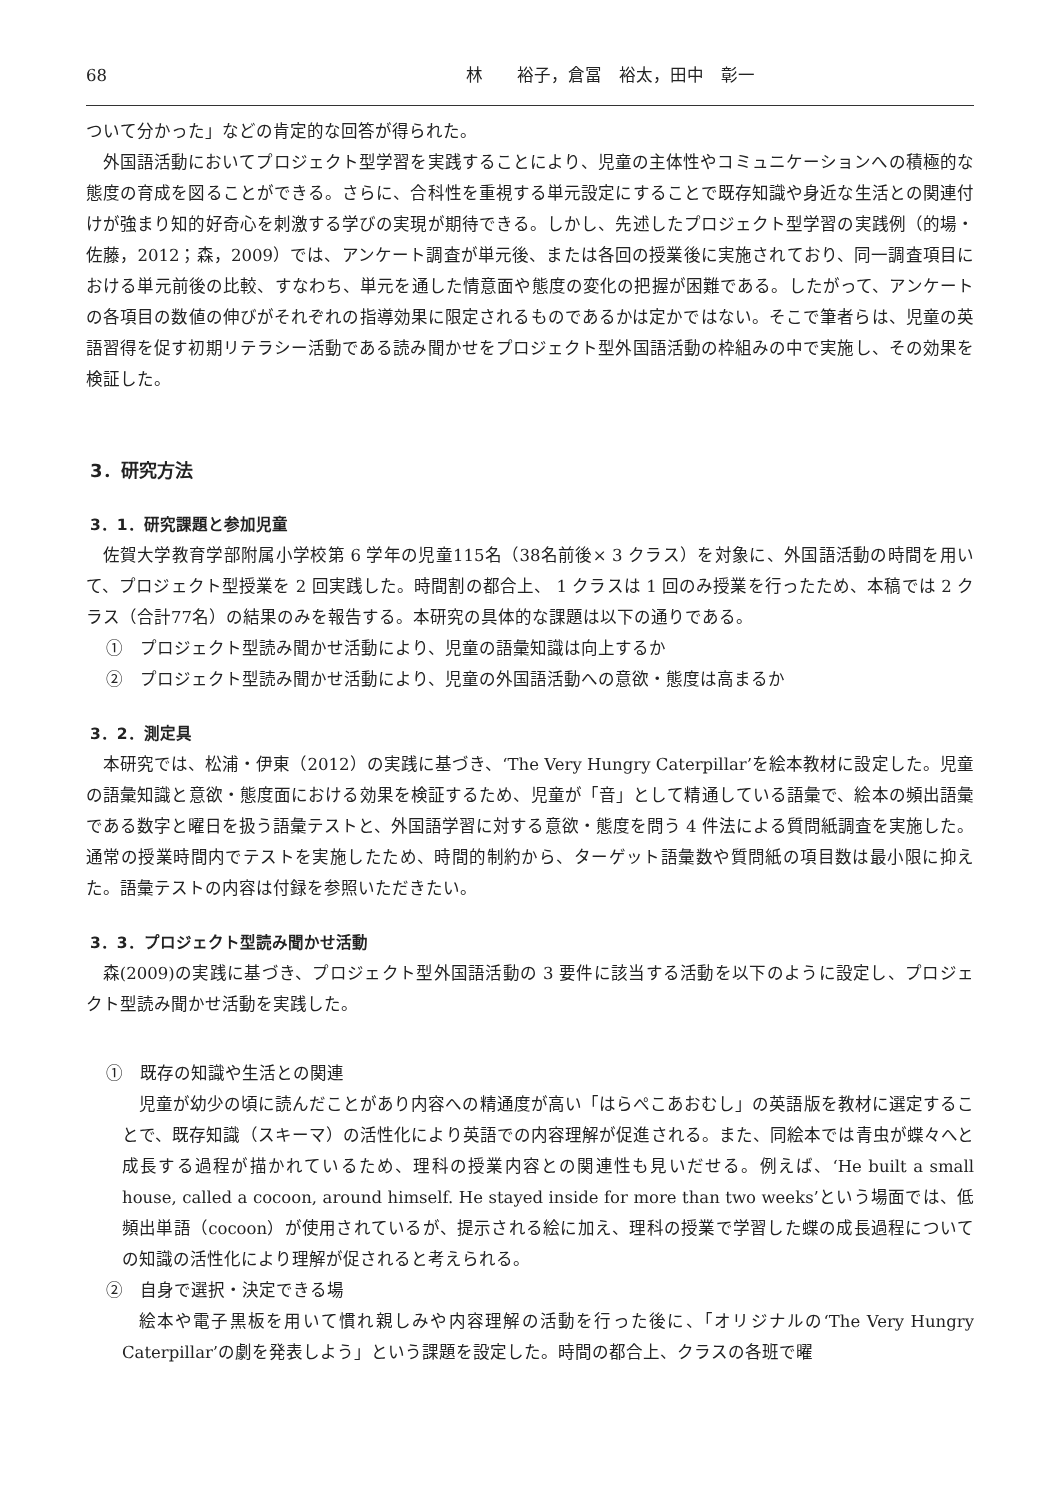68 林　　裕子，倉冨　裕太，田中　彰一
ついて分かった」などの肯定的な回答が得られた。
外国語活動においてプロジェクト型学習を実践することにより、児童の主体性やコミュニケーションへの積極的な態度の育成を図ることができる。さらに、合科性を重視する単元設定にすることで既存知識や身近な生活との関連付けが強まり知的好奇心を刺激する学びの実現が期待できる。しかし、先述したプロジェクト型学習の実践例（的場・佐藤，2012；森，2009）では、アンケート調査が単元後、または各回の授業後に実施されており、同一調査項目における単元前後の比較、すなわち、単元を通した情意面や態度の変化の把握が困難である。したがって、アンケートの各項目の数値の伸びがそれぞれの指導効果に限定されるものであるかは定かではない。そこで筆者らは、児童の英語習得を促す初期リテラシー活動である読み聞かせをプロジェクト型外国語活動の枠組みの中で実施し、その効果を検証した。
3．研究方法
3．1．研究課題と参加児童
佐賀大学教育学部附属小学校第 6 学年の児童115名（38名前後× 3 クラス）を対象に、外国語活動の時間を用いて、プロジェクト型授業を 2 回実践した。時間割の都合上、 1 クラスは 1 回のみ授業を行ったため、本稿では 2 クラス（合計77名）の結果のみを報告する。本研究の具体的な課題は以下の通りである。
①　プロジェクト型読み聞かせ活動により、児童の語彙知識は向上するか
②　プロジェクト型読み聞かせ活動により、児童の外国語活動への意欲・態度は高まるか
3．2．測定具
本研究では、松浦・伊東（2012）の実践に基づき、‘The Very Hungry Caterpillar’を絵本教材に設定した。児童の語彙知識と意欲・態度面における効果を検証するため、児童が「音」として精通している語彙で、絵本の頻出語彙である数字と曜日を扱う語彙テストと、外国語学習に対する意欲・態度を問う 4 件法による質問紙調査を実施した。通常の授業時間内でテストを実施したため、時間的制約から、ターゲット語彙数や質問紙の項目数は最小限に抑えた。語彙テストの内容は付録を参照いただきたい。
3．3．プロジェクト型読み聞かせ活動
森(2009)の実践に基づき、プロジェクト型外国語活動の 3 要件に該当する活動を以下のように設定し、プロジェクト型読み聞かせ活動を実践した。
①　既存の知識や生活との関連
児童が幼少の頃に読んだことがあり内容への精通度が高い「はらぺこあおむし」の英語版を教材に選定することで、既存知識（スキーマ）の活性化により英語での内容理解が促進される。また、同絵本では青虫が蝶々へと成長する過程が描かれているため、理科の授業内容との関連性も見いだせる。例えば、‘He built a small house, called a cocoon, around himself. He stayed inside for more than two weeks’という場面では、低頻出単語（cocoon）が使用されているが、提示される絵に加え、理科の授業で学習した蝶の成長過程についての知識の活性化により理解が促されると考えられる。
②　自身で選択・決定できる場
絵本や電子黒板を用いて慣れ親しみや内容理解の活動を行った後に、「オリジナルの‘The Very Hungry Caterpillar’の劇を発表しよう」という課題を設定した。時間の都合上、クラスの各班で曜